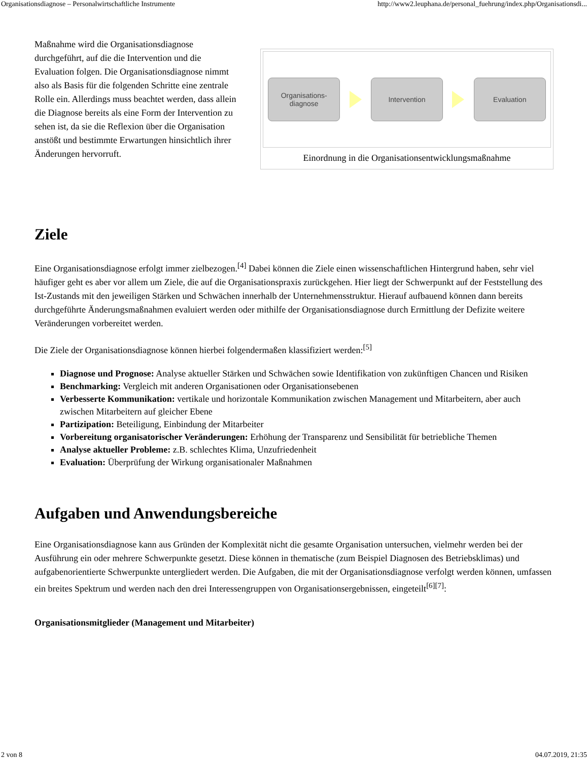Organisationsdiagnose – Personalwirtschaftliche Instrumente http://www2.leuphana.de/personal_fuehrung/index.php/Organisationsdi...
Maßnahme wird die Organisationsdiagnose durchgeführt, auf die die Intervention und die Evaluation folgen. Die Organisationsdiagnose nimmt also als Basis für die folgenden Schritte eine zentrale Rolle ein. Allerdings muss beachtet werden, dass allein die Diagnose bereits als eine Form der Intervention zu sehen ist, da sie die Reflexion über die Organisation anstößt und bestimmte Erwartungen hinsichtlich ihrer Änderungen hervorruft.
Organisations-
diagnose
Intervention Evaluation
Einordnung in die Organisationsentwicklungsmaßnahme
Ziele
Eine Organisationsdiagnose erfolgt immer zielbezogen.<sup>[4]</sup> Dabei können die Ziele einen wissenschaftlichen Hintergrund haben, sehr viel häufiger geht es aber vor allem um Ziele, die auf die Organisationspraxis zurückgehen. Hier liegt der Schwerpunkt auf der Feststellung des Ist-Zustands mit den jeweiligen Stärken und Schwächen innerhalb der Unternehmensstruktur. Hierauf aufbauend können dann bereits durchgeführte Änderungsmaßnahmen evaluiert werden oder mithilfe der Organisationsdiagnose durch Ermittlung der Defizite weitere Veränderungen vorbereitet werden.
Die Ziele der Organisationsdiagnose können hierbei folgendermaßen klassifiziert werden:<sup>[5]</sup>
Diagnose und Prognose: Analyse aktueller Stärken und Schwächen sowie Identifikation von zukünftigen Chancen und Risiken
Benchmarking: Vergleich mit anderen Organisationen oder Organisationsebenen
Verbesserte Kommunikation: vertikale und horizontale Kommunikation zwischen Management und Mitarbeitern, aber auch zwischen Mitarbeitern auf gleicher Ebene
Partizipation: Beteiligung, Einbindung der Mitarbeiter
Vorbereitung organisatorischer Veränderungen: Erhöhung der Transparenz und Sensibilität für betriebliche Themen
Analyse aktueller Probleme: z.B. schlechtes Klima, Unzufriedenheit
Evaluation: Überprüfung der Wirkung organisationaler Maßnahmen
Aufgaben und Anwendungsbereiche
Eine Organisationsdiagnose kann aus Gründen der Komplexität nicht die gesamte Organisation untersuchen, vielmehr werden bei der Ausführung ein oder mehrere Schwerpunkte gesetzt. Diese können in thematische (zum Beispiel Diagnosen des Betriebsklimas) und aufgabenorientierte Schwerpunkte untergliedert werden. Die Aufgaben, die mit der Organisationsdiagnose verfolgt werden können, umfassen ein breites Spektrum und werden nach den drei Interessengruppen von Organisationsergebnissen, eingeteilt<sup>[6][7]</sup>:
Organisationsmitglieder (Management und Mitarbeiter)
2 von 8 04.07.2019, 21:35